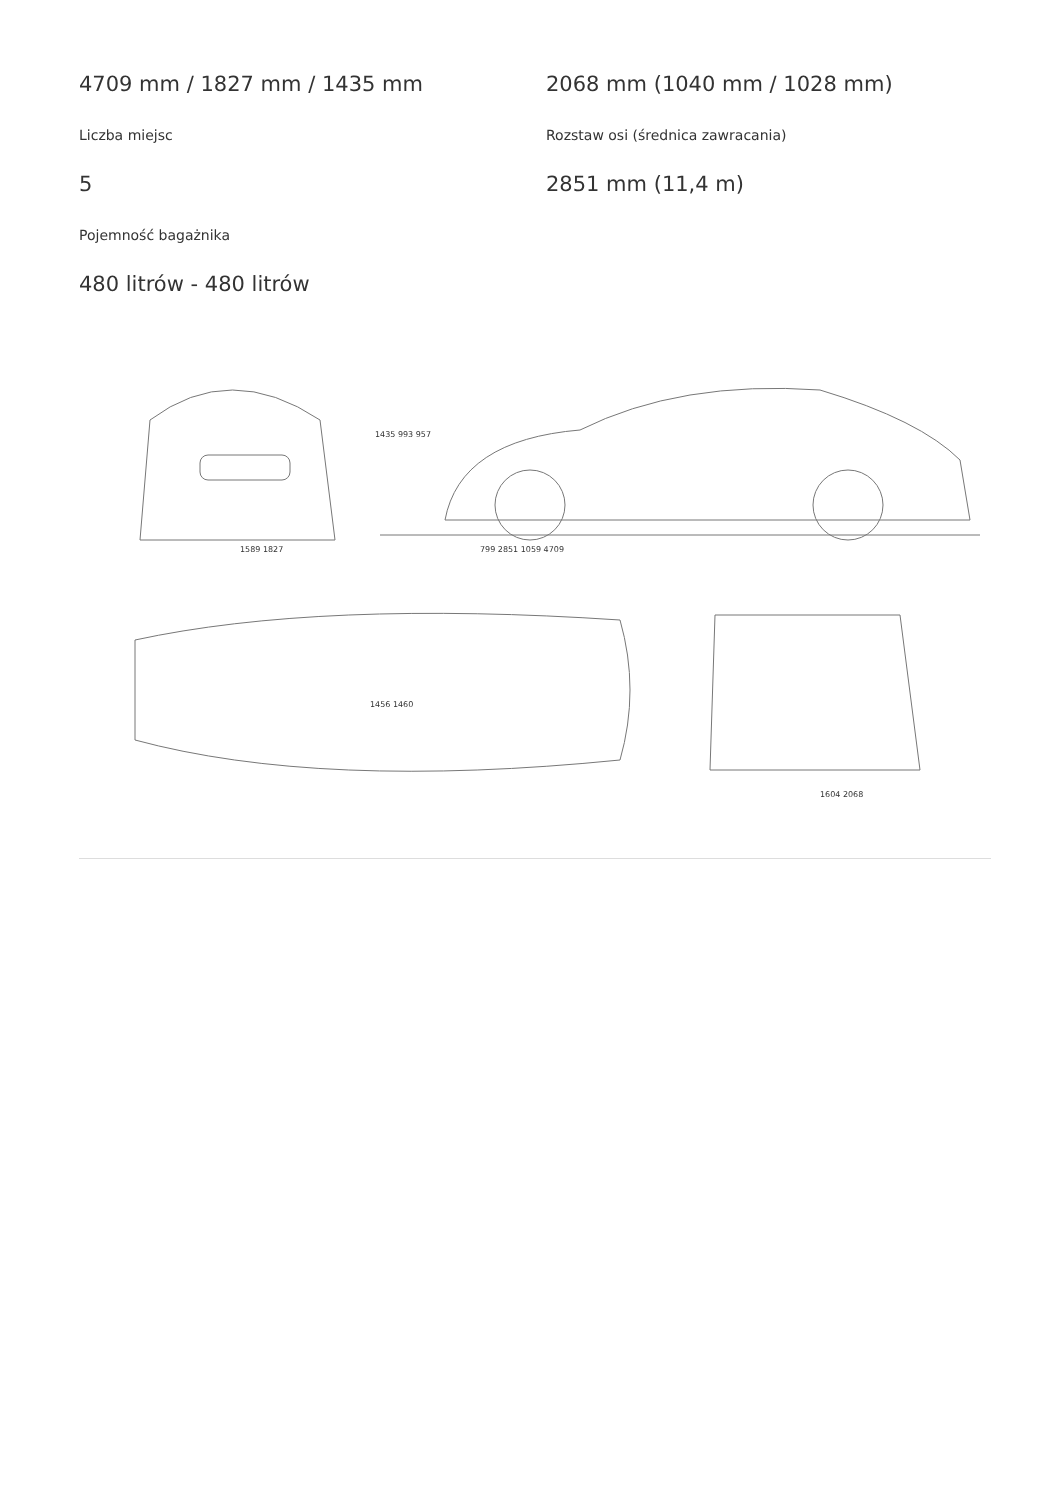4709 mm / 1827 mm / 1435 mm
Liczba miejsc
5
Pojemność bagażnika
480 litrów - 480 litrów
2068 mm (1040 mm / 1028 mm)
Rozstaw osi (średnica zawracania)
2851 mm (11,4 m)
1589 1827 799 2851 1059 4709
1435 993 957
1456 1460
1604 2068